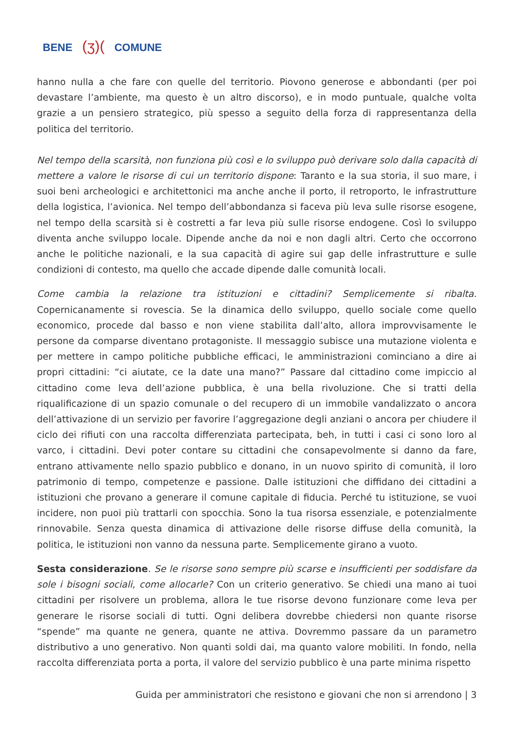BENE (ʒ)( COMUNE
hanno nulla a che fare con quelle del territorio. Piovono generose e abbondanti (per poi devastare l’ambiente, ma questo è un altro discorso), e in modo puntuale, qualche volta grazie a un pensiero strategico, più spesso a seguito della forza di rappresentanza della politica del territorio.
Nel tempo della scarsità, non funziona più così e lo sviluppo può derivare solo dalla capacità di mettere a valore le risorse di cui un territorio dispone: Taranto e la sua storia, il suo mare, i suoi beni archeologici e architettonici ma anche anche il porto, il retroporto, le infrastrutture della logistica, l’avionica. Nel tempo dell’abbondanza si faceva più leva sulle risorse esogene, nel tempo della scarsità si è costretti a far leva più sulle risorse endogene. Così lo sviluppo diventa anche sviluppo locale. Dipende anche da noi e non dagli altri. Certo che occorrono anche le politiche nazionali, e la sua capacità di agire sui gap delle infrastrutture e sulle condizioni di contesto, ma quello che accade dipende dalle comunità locali.
Come cambia la relazione tra istituzioni e cittadini? Semplicemente si ribalta. Copernicanamente si rovescia. Se la dinamica dello sviluppo, quello sociale come quello economico, procede dal basso e non viene stabilita dall’alto, allora improvvisamente le persone da comparse diventano protagoniste. Il messaggio subisce una mutazione violenta e per mettere in campo politiche pubbliche efficaci, le amministrazioni cominciano a dire ai propri cittadini: “ci aiutate, ce la date una mano?” Passare dal cittadino come impiccio al cittadino come leva dell’azione pubblica, è una bella rivoluzione. Che si tratti della riqualificazione di un spazio comunale o del recupero di un immobile vandalizzato o ancora dell’attivazione di un servizio per favorire l’aggregazione degli anziani o ancora per chiudere il ciclo dei rifiuti con una raccolta differenziata partecipata, beh, in tutti i casi ci sono loro al varco, i cittadini. Devi poter contare su cittadini che consapevolmente si danno da fare, entrano attivamente nello spazio pubblico e donano, in un nuovo spirito di comunità, il loro patrimonio di tempo, competenze e passione. Dalle istituzioni che diffidano dei cittadini a istituzioni che provano a generare il comune capitale di fiducia. Perché tu istituzione, se vuoi incidere, non puoi più trattarli con spocchia. Sono la tua risorsa essenziale, e potenzialmente rinnovabile. Senza questa dinamica di attivazione delle risorse diffuse della comunità, la politica, le istituzioni non vanno da nessuna parte. Semplicemente girano a vuoto.
Sesta considerazione. Se le risorse sono sempre più scarse e insufficienti per soddisfare da sole i bisogni sociali, come allocarle? Con un criterio generativo. Se chiedi una mano ai tuoi cittadini per risolvere un problema, allora le tue risorse devono funzionare come leva per generare le risorse sociali di tutti. Ogni delibera dovrebbe chiedersi non quante risorse “spende” ma quante ne genera, quante ne attiva. Dovremmo passare da un parametro distributivo a uno generativo. Non quanti soldi dai, ma quanto valore mobiliti. In fondo, nella raccolta differenziata porta a porta, il valore del servizio pubblico è una parte minima rispetto
Guida per amministratori che resistono e giovani che non si arrendono | 3